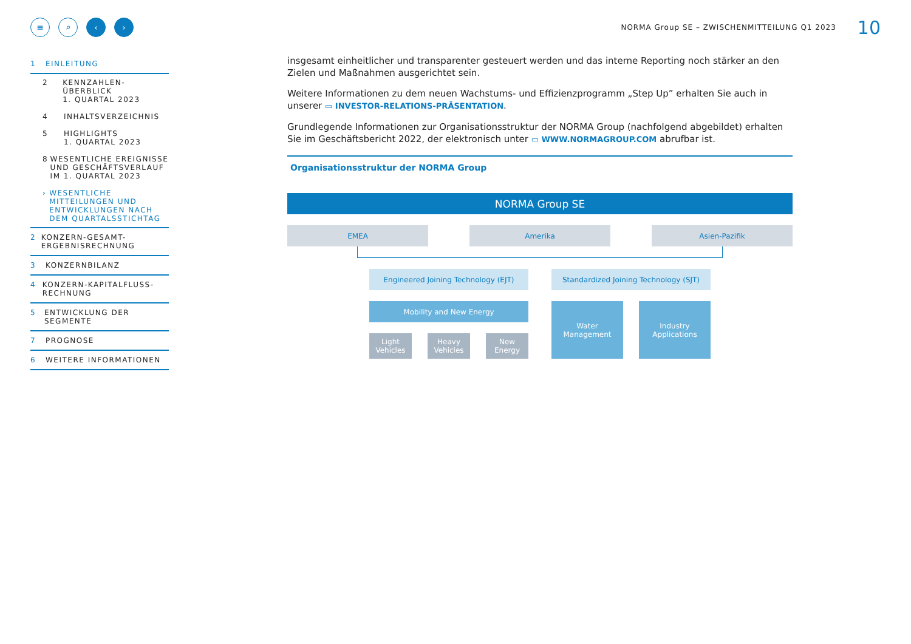≡ ⌕ ‹ ›
NORMA Group SE – ZWISCHENMITTEILUNG Q1 2023
10
1 EINLEITUNG
2 KENNZAHLEN-ÜBERBLICK
1. QUARTAL 2023
4 INHALTSVERZEICHNIS
5 HIGHLIGHTS
1. QUARTAL 2023
8 WESENTLICHE EREIGNISSE UND GESCHÄFTSVERLAUF IM 1. QUARTAL 2023
› WESENTLICHE MITTEILUNGEN UND ENTWICKLUNGEN NACH DEM QUARTALSSTICHTAG
2 KONZERN-GESAMT-ERGEBNISRECHNUNG
3 KONZERNBILANZ
4 KONZERN-KAPITALFLUSS-RECHNUNG
5 ENTWICKLUNG DER SEGMENTE
7 PROGNOSE
6 WEITERE INFORMATIONEN
insgesamt einheitlicher und transparenter gesteuert werden und das interne Reporting noch stärker an den Zielen und Maßnahmen ausgerichtet sein.
Weitere Informationen zu dem neuen Wachstums- und Effizienzprogramm „Step Up” erhalten Sie auch in unserer ▭ INVESTOR-RELATIONS-PRÄSENTATION.
Grundlegende Informationen zur Organisationsstruktur der NORMA Group (nachfolgend abgebildet) erhalten Sie im Geschäftsbericht 2022, der elektronisch unter ▭ WWW.NORMAGROUP.COM abrufbar ist.
Organisationsstruktur der NORMA Group
NORMA Group SE
EMEA Amerika Asien-Pazifik
Engineered Joining Technology (EJT)
Mobility and New Energy
Light Vehicles
Heavy Vehicles
New Energy
Standardized Joining Technology (SJT)
Water Management Industry Applications